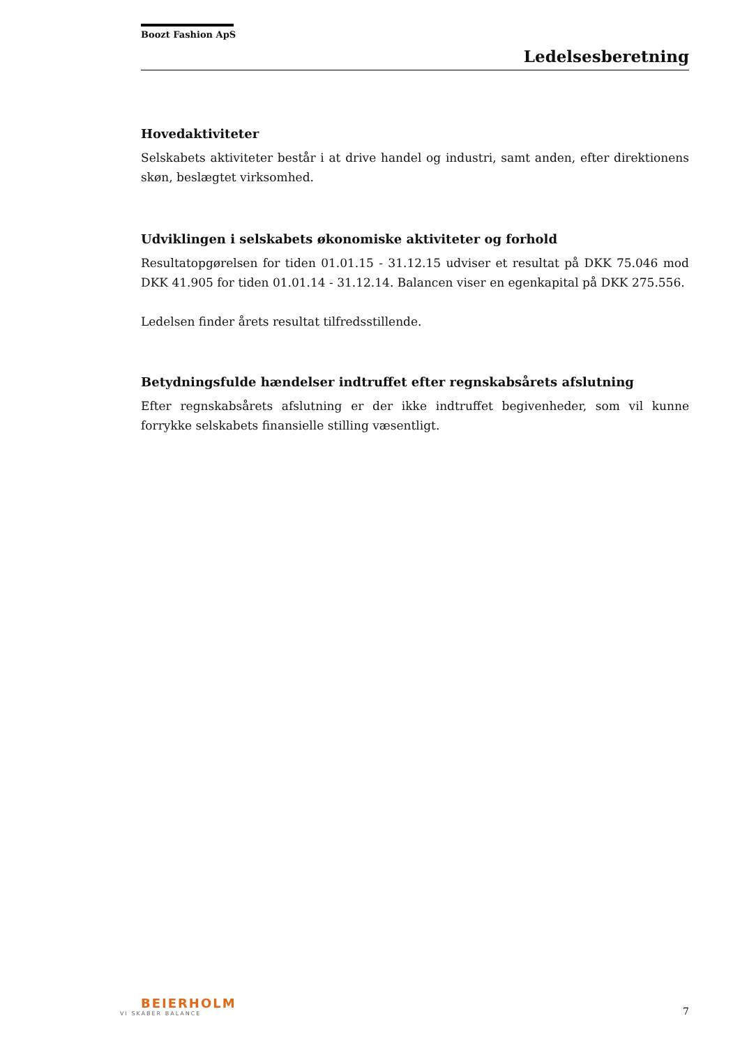Boozt Fashion ApS
Ledelsesberetning
Hovedaktiviteter
Selskabets aktiviteter består i at drive handel og industri, samt anden, efter direktionens skøn, beslægtet virksomhed.
Udviklingen i selskabets økonomiske aktiviteter og forhold
Resultatopgørelsen for tiden 01.01.15 - 31.12.15 udviser et resultat på DKK 75.046 mod DKK 41.905 for tiden 01.01.14 - 31.12.14. Balancen viser en egenkapital på DKK 275.556.
Ledelsen finder årets resultat tilfredsstillende.
Betydningsfulde hændelser indtruffet efter regnskabsårets afslutning
Efter regnskabsårets afslutning er der ikke indtruffet begivenheder, som vil kunne forrykke selskabets finansielle stilling væsentligt.
BEIERHOLM
VI SKABER BALANCE
7